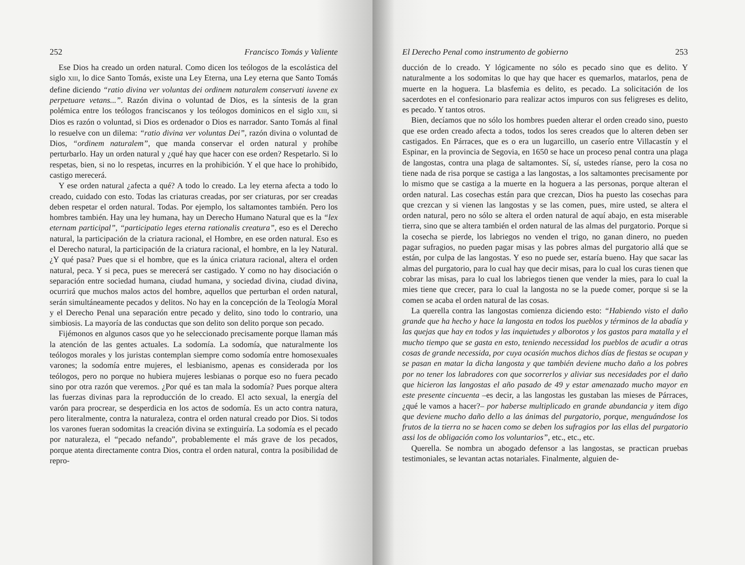252 Francisco Tomás y Valiente
Ese Dios ha creado un orden natural. Como dicen los teólogos de la escolástica del siglo XIII, lo dice Santo Tomás, existe una Ley Eterna, una Ley eterna que Santo Tomás define diciendo “ratio divina ver voluntas dei ordinem naturalem conservati iuvene ex perpetuare vetans...”. Razón divina o voluntad de Dios, es la síntesis de la gran polémica entre los teólogos franciscanos y los teólogos dominicos en el siglo XIII, si Dios es razón o voluntad, si Dios es ordenador o Dios es narrador. Santo Tomás al final lo resuelve con un dilema: “ratio divina ver voluntas Dei”, razón divina o voluntad de Dios, “ordinem naturalem”, que manda conservar el orden natural y prohíbe perturbarlo. Hay un orden natural y ¿qué hay que hacer con ese orden? Respetarlo. Si lo respetas, bien, si no lo respetas, incurres en la prohibición. Y el que hace lo prohibido, castigo merecerá.
Y ese orden natural ¿afecta a qué? A todo lo creado. La ley eterna afecta a todo lo creado, cuidado con esto. Todas las criaturas creadas, por ser criaturas, por ser creadas deben respetar el orden natural. Todas. Por ejemplo, los saltamontes también. Pero los hombres también. Hay una ley humana, hay un Derecho Humano Natural que es la “lex eternam participal”, “participatio leges eterna rationalis creatura”, eso es el Derecho natural, la participación de la criatura racional, el Hombre, en ese orden natural. Eso es el Derecho natural, la participación de la criatura racional, el hombre, en la ley Natural. ¿Y qué pasa? Pues que si el hombre, que es la única criatura racional, altera el orden natural, peca. Y si peca, pues se merecerá ser castigado. Y como no hay disociación o separación entre sociedad humana, ciudad humana, y sociedad divina, ciudad divina, ocurrirá que muchos malos actos del hombre, aquellos que perturban el orden natural, serán simultáneamente pecados y delitos. No hay en la concepción de la Teología Moral y el Derecho Penal una separación entre pecado y delito, sino todo lo contrario, una simbiosis. La mayoría de las conductas que son delito son delito porque son pecado.
Fijémonos en algunos casos que yo he seleccionado precisamente porque llaman más la atención de las gentes actuales. La sodomía. La sodomía, que naturalmente los teólogos morales y los juristas contemplan siempre como sodomía entre homosexuales varones; la sodomía entre mujeres, el lesbianismo, apenas es considerada por los teólogos, pero no porque no hubiera mujeres lesbianas o porque eso no fuera pecado sino por otra razón que veremos. ¿Por qué es tan mala la sodomía? Pues porque altera las fuerzas divinas para la reproducción de lo creado. El acto sexual, la energía del varón para procrear, se desperdicia en los actos de sodomía. Es un acto contra natura, pero literalmente, contra la naturaleza, contra el orden natural creado por Dios. Si todos los varones fueran sodomitas la creación divina se extinguiría. La sodomía es el pecado por naturaleza, el “pecado nefando”, probablemente el más grave de los pecados, porque atenta directamente contra Dios, contra el orden natural, contra la posibilidad de repro-
El Derecho Penal como instrumento de gobierno 253
ducción de lo creado. Y lógicamente no sólo es pecado sino que es delito. Y naturalmente a los sodomitas lo que hay que hacer es quemarlos, matarlos, pena de muerte en la hoguera. La blasfemia es delito, es pecado. La solicitación de los sacerdotes en el confesionario para realizar actos impuros con sus feligreses es delito, es pecado. Y tantos otros.
Bien, decíamos que no sólo los hombres pueden alterar el orden creado sino, puesto que ese orden creado afecta a todos, todos los seres creados que lo alteren deben ser castigados. En Párraces, que es o era un lugarcillo, un caserío entre Villacastín y el Espinar, en la provincia de Segovia, en 1650 se hace un proceso penal contra una plaga de langostas, contra una plaga de saltamontes. Sí, sí, ustedes ríanse, pero la cosa no tiene nada de risa porque se castiga a las langostas, a los saltamontes precisamente por lo mismo que se castiga a la muerte en la hoguera a las personas, porque alteran el orden natural. Las cosechas están para que crezcan, Dios ha puesto las cosechas para que crezcan y si vienen las langostas y se las comen, pues, mire usted, se altera el orden natural, pero no sólo se altera el orden natural de aquí abajo, en esta miserable tierra, sino que se altera también el orden natural de las almas del purgatorio. Porque si la cosecha se pierde, los labriegos no venden el trigo, no ganan dinero, no pueden pagar sufragios, no pueden pagar misas y las pobres almas del purgatorio allá que se están, por culpa de las langostas. Y eso no puede ser, estaría bueno. Hay que sacar las almas del purgatorio, para lo cual hay que decir misas, para lo cual los curas tienen que cobrar las misas, para lo cual los labriegos tienen que vender la mies, para lo cual la mies tiene que crecer, para lo cual la langosta no se la puede comer, porque si se la comen se acaba el orden natural de las cosas.
La querella contra las langostas comienza diciendo esto: “Habiendo visto el daño grande que ha hecho y hace la langosta en todos los pueblos y términos de la abadía y las quejas que hay en todos y las inquietudes y alborotos y los gastos para matalla y el mucho tiempo que se gasta en esto, teniendo necessidad los pueblos de acudir a otras cosas de grande necessida, por cuya ocasión muchos dichos días de fiestas se ocupan y se pasan en matar la dicha langosta y que también deviene mucho daño a los pobres por no tener los labradores con que socorrerlos y aliviar sus necesidades por el daño que hicieron las langostas el año pasado de 49 y estar amenazado mucho mayor en este presente cincuenta –es decir, a las langostas les gustaban las mieses de Párraces, ¿qué le vamos a hacer?– por haberse multiplicado en grande abundancia y item digo que deviene mucho daño dello a las ánimas del purgatorio, porque, menguándose los frutos de la tierra no se hacen como se deben los sufragios por las ellas del purgatorio assi los de obligación como los voluntarios”, etc., etc., etc.
Querella. Se nombra un abogado defensor a las langostas, se practican pruebas testimoniales, se levantan actas notariales. Finalmente, alguien de-